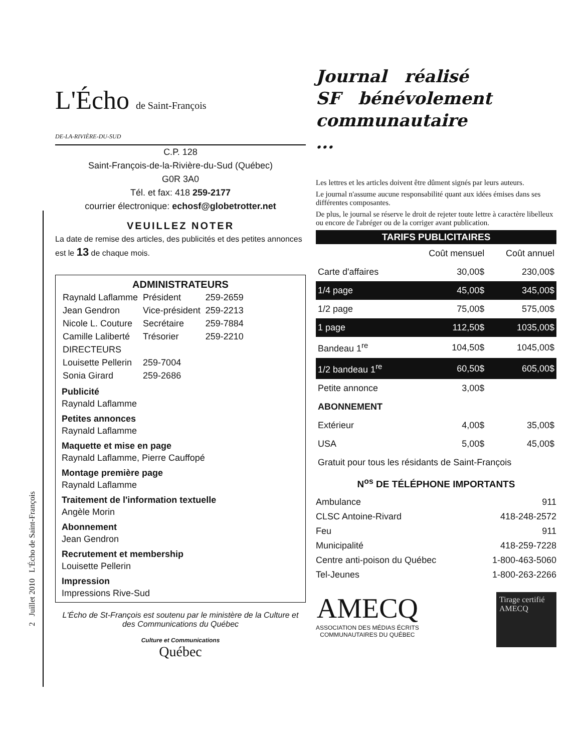2 Juillet 2010 L'Écho de Saint-François
L'Écho de Saint-François
DE-LA-RIVIÈRE-DU-SUD
C.P. 128
Saint-François-de-la-Rivière-du-Sud (Québec)
G0R 3A0
Tél. et fax: 418 259-2177
courrier électronique: echosf@globetrotter.net
VEUILLEZ NOTER
La date de remise des articles, des publicités et des petites annonces est le 13 de chaque mois.
ADMINISTRATEURS
| Raynald Laflamme | Président | 259-2659 |
| Jean Gendron | Vice-président | 259-2213 |
| Nicole L. Couture | Secrétaire | 259-7884 |
| Camille Laliberté | Trésorier | 259-2210 |
| DIRECTEURS | | |
| Louisette Pellerin | 259-7004 | |
| Sonia Girard | 259-2686 | |
Publicité
Raynald Laflamme
Petites annonces
Raynald Laflamme
Maquette et mise en page
Raynald Laflamme, Pierre Cauffopé
Montage première page
Raynald Laflamme
Traitement de l'information textuelle
Angèle Morin
Abonnement
Jean Gendron
Recrutement et membership
Louisette Pellerin
Impression
Impressions Rive-Sud
L'Écho de St-François est soutenu par le ministère de la Culture et des Communications du Québec
Culture et Communications
Québec
Journal réalisé
SF bénévolement
communautaire
...
Les lettres et les articles doivent être dûment signés par leurs auteurs.
Le journal n'assume aucune responsabilité quant aux idées émises dans ses différentes composantes.
De plus, le journal se réserve le droit de rejeter toute lettre à caractère libelleux ou encore de l'abréger ou de la corriger avant publication.
TARIFS PUBLICITAIRES
| | Coût mensuel | Coût annuel |
| Carte d'affaires | 30,00$ | 230,00$ |
| 1/4 page | 45,00$ | 345,00$ |
| 1/2 page | 75,00$ | 575,00$ |
| 1 page | 112,50$ | 1035,00$ |
| Bandeau 1<sup>re</sup> | 104,50$ | 1045,00$ |
| 1/2 bandeau 1<sup>re</sup> | 60,50$ | 605,00$ |
| Petite annonce | 3,00$ | |
| ABONNEMENT | | |
| Extérieur | 4,00$ | 35,00$ |
| USA | 5,00$ | 45,00$ |
| Gratuit pour tous les résidants de Saint-François | | |
N<sup>os</sup> DE TÉLÉPHONE IMPORTANTS
Ambulance 911
CLSC Antoine-Rivard 418-248-2572
Feu 911
Municipalité 418-259-7228
Centre anti-poison du Québec 1-800-463-5060
Tel-Jeunes 1-800-263-2266
AMECQ
ASSOCIATION DES MÉDIAS ÉCRITS
COMMUNAUTAIRES DU QUÉBEC
Tirage certifié AMECQ